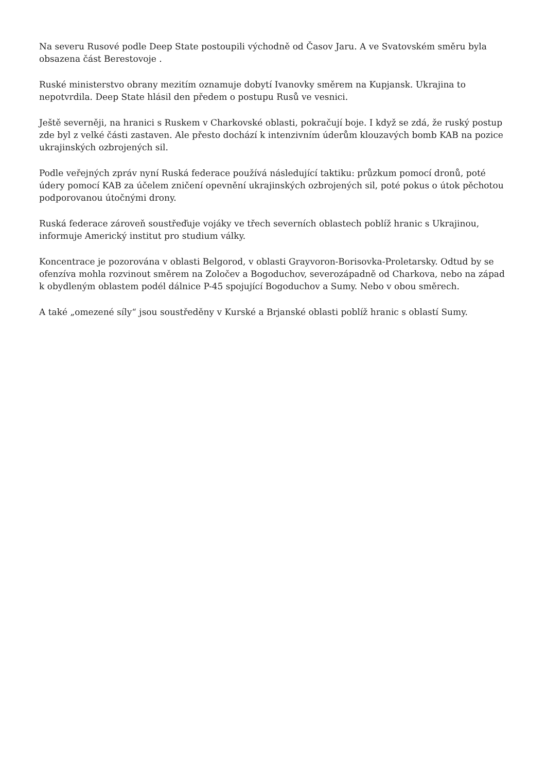Na severu Rusové podle Deep State postoupili východně od Časov Jaru. A ve Svatovském směru byla obsazena část Berestovoje .
Ruské ministerstvo obrany mezitím oznamuje dobytí Ivanovky směrem na Kupjansk. Ukrajina to nepotvrdila. Deep State hlásil den předem o postupu Rusů ve vesnici.
Ještě severněji, na hranici s Ruskem v Charkovské oblasti, pokračují boje. I když se zdá, že ruský postup zde byl z velké části zastaven. Ale přesto dochází k intenzivním úderům klouzavých bomb KAB na pozice ukrajinských ozbrojených sil.
Podle veřejných zpráv nyní Ruská federace používá následující taktiku: průzkum pomocí dronů, poté údery pomocí KAB za účelem zničení opevnění ukrajinských ozbrojených sil, poté pokus o útok pěchotou podporovanou útočnými drony.
Ruská federace zároveň soustřeďuje vojáky ve třech severních oblastech poblíž hranic s Ukrajinou, informuje Americký institut pro studium války.
Koncentrace je pozorována v oblasti Belgorod, v oblasti Grayvoron-Borisovka-Proletarsky. Odtud by se ofenzíva mohla rozvinout směrem na Zoločev a Bogoduchov, severozápadně od Charkova, nebo na západ k obydleným oblastem podél dálnice P-45 spojující Bogoduchov a Sumy. Nebo v obou směrech.
A také „omezené síly“ jsou soustředěny v Kurské a Brjanské oblasti poblíž hranic s oblastí Sumy.